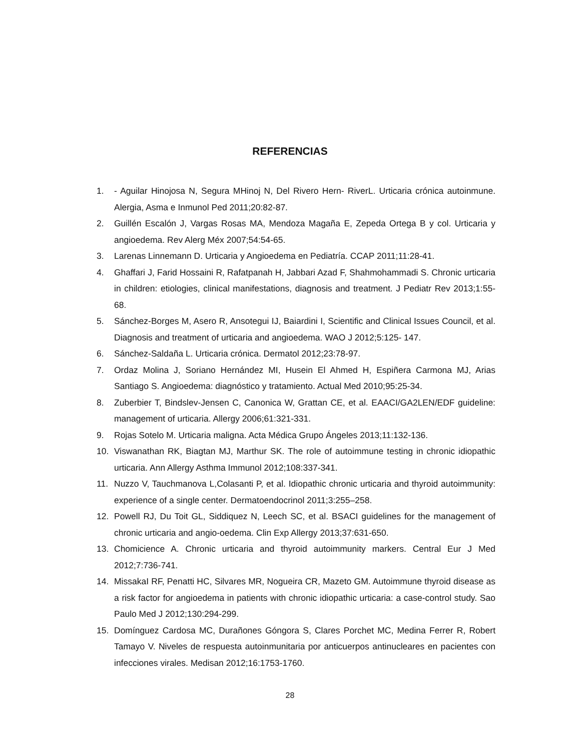REFERENCIAS
1. - Aguilar Hinojosa N, Segura MHinoj N, Del Rivero Hern- RiverL. Urticaria crónica autoinmune. Alergia, Asma e Inmunol Ped 2011;20:82-87.
2. Guillén Escalón J, Vargas Rosas MA, Mendoza Magaña E, Zepeda Ortega B y col. Urticaria y angioedema. Rev Alerg Méx 2007;54:54-65.
3. Larenas Linnemann D. Urticaria y Angioedema en Pediatría. CCAP 2011;11:28-41.
4. Ghaffari J, Farid Hossaini R, Rafatpanah H, Jabbari Azad F, Shahmohammadi S. Chronic urticaria in children: etiologies, clinical manifestations, diagnosis and treatment. J Pediatr Rev 2013;1:55-68.
5. Sánchez-Borges M, Asero R, Ansotegui IJ, Baiardini I, Scientific and Clinical Issues Council, et al. Diagnosis and treatment of urticaria and angioedema. WAO J 2012;5:125- 147.
6. Sánchez-Saldaña L. Urticaria crónica. Dermatol 2012;23:78-97.
7. Ordaz Molina J, Soriano Hernández MI, Husein El Ahmed H, Espiñera Carmona MJ, Arias Santiago S. Angioedema: diagnóstico y tratamiento. Actual Med 2010;95:25-34.
8. Zuberbier T, Bindslev-Jensen C, Canonica W, Grattan CE, et al. EAACI/GA2LEN/EDF guideline: management of urticaria. Allergy 2006;61:321-331.
9. Rojas Sotelo M. Urticaria maligna. Acta Médica Grupo Ángeles 2013;11:132-136.
10. Viswanathan RK, Biagtan MJ, Marthur SK. The role of autoimmune testing in chronic idiopathic urticaria. Ann Allergy Asthma Immunol 2012;108:337-341.
11. Nuzzo V, Tauchmanova L,Colasanti P, et al. Idiopathic chronic urticaria and thyroid autoimmunity: experience of a single center. Dermatoendocrinol 2011;3:255–258.
12. Powell RJ, Du Toit GL, Siddiquez N, Leech SC, et al. BSACI guidelines for the management of chronic urticaria and angio-oedema. Clin Exp Allergy 2013;37:631-650.
13. Chomicience A. Chronic urticaria and thyroid autoimmunity markers. Central Eur J Med 2012;7:736-741.
14. MissakaI RF, Penatti HC, Silvares MR, Nogueira CR, Mazeto GM. Autoimmune thyroid disease as a risk factor for angioedema in patients with chronic idiopathic urticaria: a case-control study. Sao Paulo Med J 2012;130:294-299.
15. Domínguez Cardosa MC, Durañones Góngora S, Clares Porchet MC, Medina Ferrer R, Robert Tamayo V. Niveles de respuesta autoinmunitaria por anticuerpos antinucleares en pacientes con infecciones virales. Medisan 2012;16:1753-1760.
28